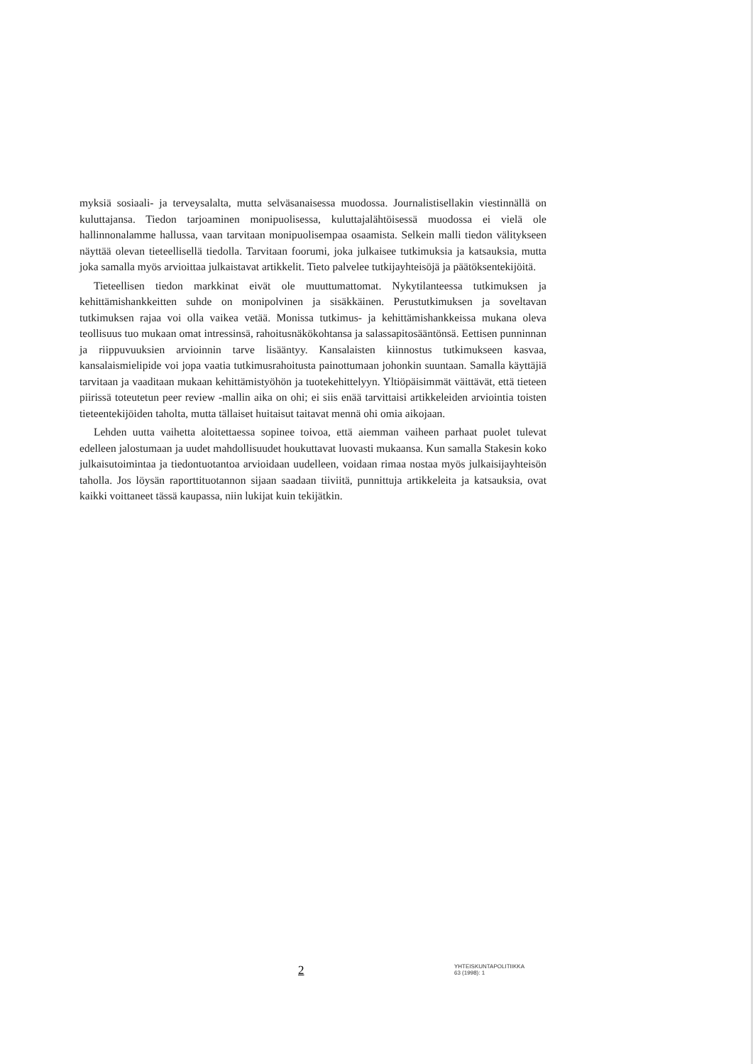myksiä sosiaali- ja terveysalalta, mutta selväsanaisessa muodossa. Journalistisellakin viestinnällä on kuluttajansa. Tiedon tarjoaminen monipuolisessa, kuluttajalähtöisessä muodossa ei vielä ole hallinnonalamme hallussa, vaan tarvitaan monipuolisempaa osaamista. Selkein malli tiedon välitykseen näyttää olevan tieteellisellä tiedolla. Tarvitaan foorumi, joka julkaisee tutkimuksia ja katsauksia, mutta joka samalla myös arvioittaa julkaistavat artikkelit. Tieto palvelee tutkijayhteisöjä ja päätöksentekijöitä.
Tieteellisen tiedon markkinat eivät ole muuttumattomat. Nykytilanteessa tutkimuksen ja kehittämishankkeitten suhde on monipolvinen ja sisäkkäinen. Perustutkimuksen ja soveltavan tutkimuksen rajaa voi olla vaikea vetää. Monissa tutkimus- ja kehittämishankkeissa mukana oleva teollisuus tuo mukaan omat intressinsä, rahoitusnäkökohtansa ja salassapitosääntönsä. Eettisen punninnan ja riippuvuuksien arvioinnin tarve lisääntyy. Kansalaisten kiinnostus tutkimukseen kasvaa, kansalaismielipide voi jopa vaatia tutkimusrahoitusta painottumaan johonkin suuntaan. Samalla käyttäjiä tarvitaan ja vaaditaan mukaan kehittämistyöhön ja tuotekehittelyyn. Yltiöpäisimmät väittävät, että tieteen piirissä toteutetun peer review -mallin aika on ohi; ei siis enää tarvittaisi artikkeleiden arviointia toisten tieteentekijöiden taholta, mutta tällaiset huitaisut taitavat mennä ohi omia aikojaan.
Lehden uutta vaihetta aloitettaessa sopinee toivoa, että aiemman vaiheen parhaat puolet tulevat edelleen jalostumaan ja uudet mahdollisuudet houkuttavat luovasti mukaansa. Kun samalla Stakesin koko julkaisutoimintaa ja tiedontuotantoa arvioidaan uudelleen, voidaan rimaa nostaa myös julkaisijayhteisön taholla. Jos löysän raporttituotannon sijaan saadaan tiiviitä, punnittuja artikkeleita ja katsauksia, ovat kaikki voittaneet tässä kaupassa, niin lukijat kuin tekijätkin.
2
YHTEISKUNTAPOLITIIKKA
63 (1998): 1